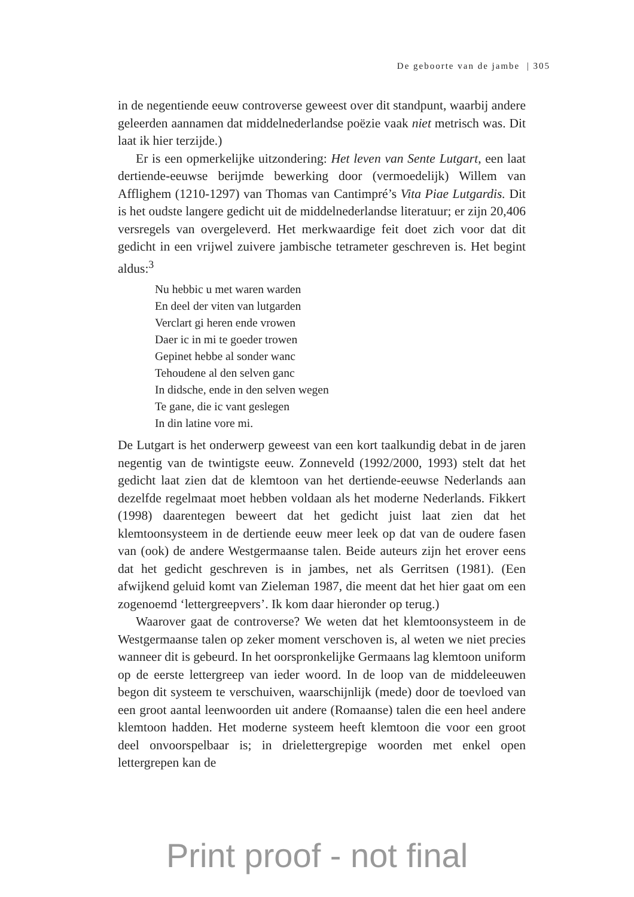De geboorte van de jambe | 305
in de negentiende eeuw controverse geweest over dit standpunt, waarbij andere geleerden aannamen dat middelnederlandse poëzie vaak niet metrisch was. Dit laat ik hier terzijde.)
Er is een opmerkelijke uitzondering: Het leven van Sente Lutgart, een laat dertiende-eeuwse berijmde bewerking door (vermoedelijk) Willem van Afflighem (1210-1297) van Thomas van Cantimpré’s Vita Piae Lutgardis. Dit is het oudste langere gedicht uit de middelnederlandse literatuur; er zijn 20,406 versregels van overgeleverd. Het merkwaardige feit doet zich voor dat dit gedicht in een vrijwel zuivere jambische tetrameter geschreven is. Het begint aldus:<sup>3</sup>
Nu hebbic u met waren warden
En deel der viten van lutgarden
Verclart gi heren ende vrowen
Daer ic in mi te goeder trowen
Gepinet hebbe al sonder wanc
Tehoudene al den selven ganc
In didsche, ende in den selven wegen
Te gane, die ic vant geslegen
In din latine vore mi.
De Lutgart is het onderwerp geweest van een kort taalkundig debat in de jaren negentig van de twintigste eeuw. Zonneveld (1992/2000, 1993) stelt dat het gedicht laat zien dat de klemtoon van het dertiende-eeuwse Nederlands aan dezelfde regelmaat moet hebben voldaan als het moderne Nederlands. Fikkert (1998) daarentegen beweert dat het gedicht juist laat zien dat het klemtoonsysteem in de dertiende eeuw meer leek op dat van de oudere fasen van (ook) de andere Westgermaanse talen. Beide auteurs zijn het erover eens dat het gedicht geschreven is in jambes, net als Gerritsen (1981). (Een afwijkend geluid komt van Zieleman 1987, die meent dat het hier gaat om een zogenoemd ‘lettergreepvers’. Ik kom daar hieronder op terug.)
Waarover gaat de controverse? We weten dat het klemtoonsysteem in de Westgermaanse talen op zeker moment verschoven is, al weten we niet precies wanneer dit is gebeurd. In het oorspronkelijke Germaans lag klemtoon uniform op de eerste lettergreep van ieder woord. In de loop van de middeleeuwen begon dit systeem te verschuiven, waarschijnlijk (mede) door de toevloed van een groot aantal leenwoorden uit andere (Romaanse) talen die een heel andere klemtoon hadden. Het moderne systeem heeft klemtoon die voor een groot deel onvoorspelbaar is; in drielettergrepige woorden met enkel open lettergrepen kan de
Print proof - not final